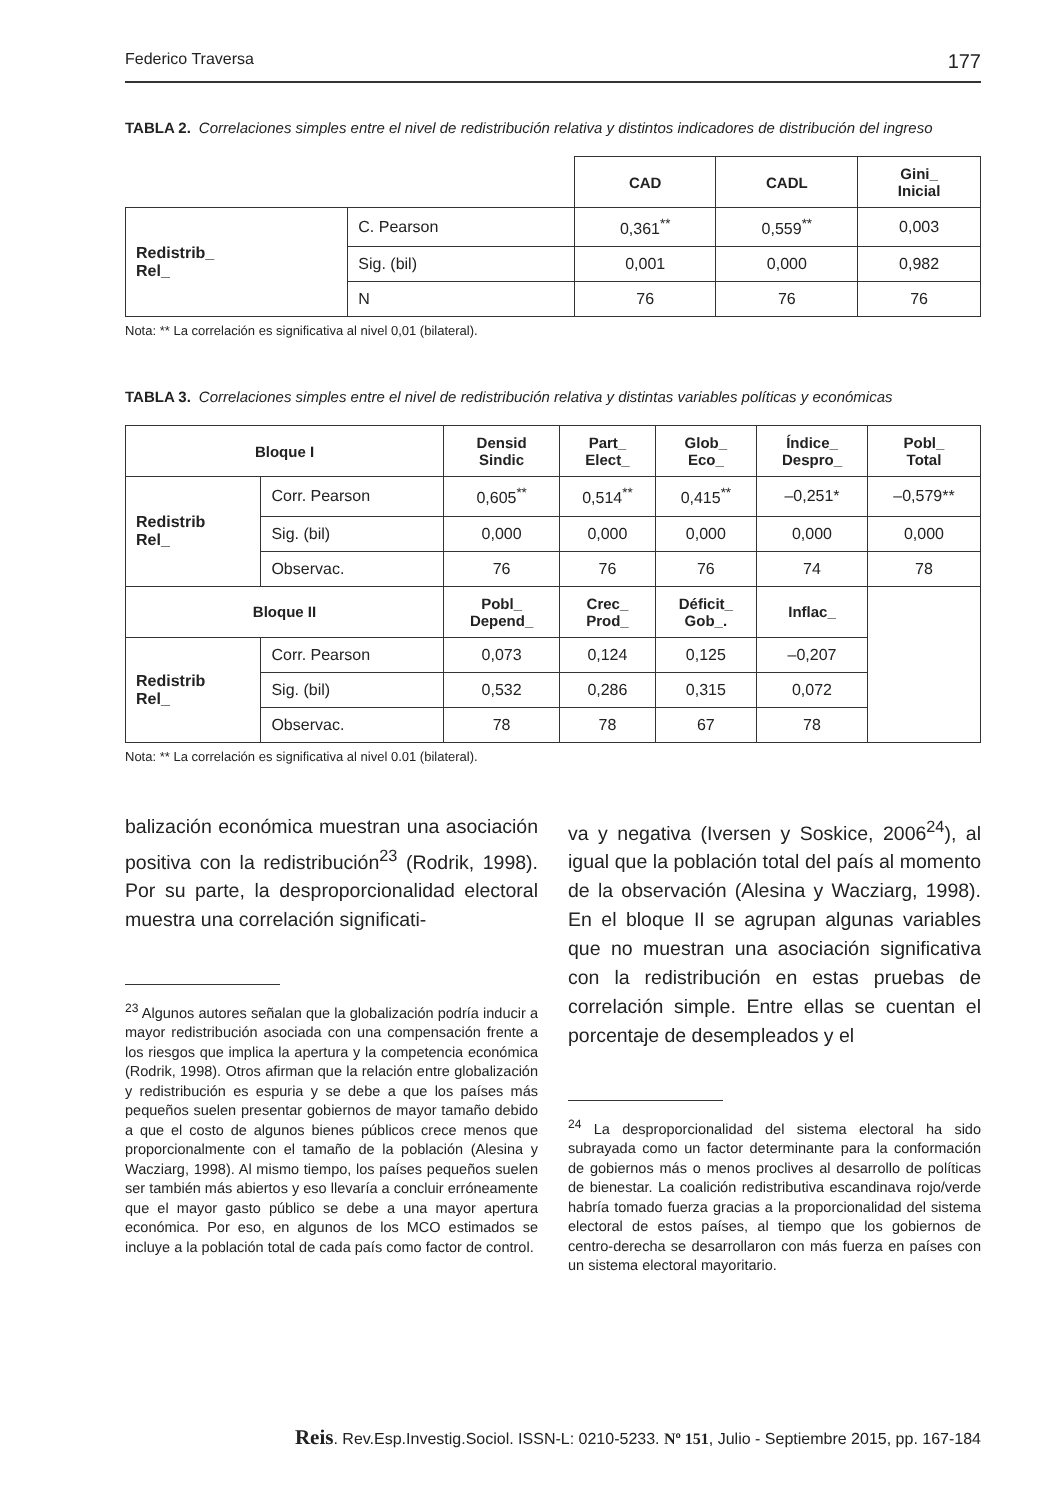Federico Traversa 177
TABLA 2. Correlaciones simples entre el nivel de redistribución relativa y distintos indicadores de distribución del ingreso
| | | CAD | CADL | Gini_ Inicial |
| Redistrib_ Rel_ | C. Pearson | 0,361<sup>**</sup> | 0,559<sup>**</sup> | 0,003 |
| | Sig. (bil) | 0,001 | 0,000 | 0,982 |
| | N | 76 | 76 | 76 |
Nota: ** La correlación es significativa al nivel 0,01 (bilateral).
TABLA 3. Correlaciones simples entre el nivel de redistribución relativa y distintas variables políticas y económicas
| Bloque I | | Densid Sindic | Part_ Elect_ | Glob_ Eco_ | Índice_ Despro_ | Pobl_ Total |
| --- | --- | --- | --- | --- | --- | --- |
| Redistrib Rel_ | Corr. Pearson | 0,605<sup>**</sup> | 0,514<sup>**</sup> | 0,415<sup>**</sup> | –0,251* | –0,579** |
| | Sig. (bil) | 0,000 | 0,000 | 0,000 | 0,000 | 0,000 |
| | Observac. | 76 | 76 | 76 | 74 | 78 |
| Bloque II | | Pobl_ Depend_ | Crec_ Prod_ | Déficit_ Gob_. | Inflac_ | |
| Redistrib Rel_ | Corr. Pearson | 0,073 | 0,124 | 0,125 | –0,207 | |
| | Sig. (bil) | 0,532 | 0,286 | 0,315 | 0,072 | |
| | Observac. | 78 | 78 | 67 | 78 | |
Nota: ** La correlación es significativa al nivel 0.01 (bilateral).
balización económica muestran una asociación positiva con la redistribución<sup>23</sup> (Rodrik, 1998). Por su parte, la desproporcionalidad electoral muestra una correlación significati-
<sup>23</sup> Algunos autores señalan que la globalización podría inducir a mayor redistribución asociada con una compensación frente a los riesgos que implica la apertura y la competencia económica (Rodrik, 1998). Otros afirman que la relación entre globalización y redistribución es espuria y se debe a que los países más pequeños suelen presentar gobiernos de mayor tamaño debido a que el costo de algunos bienes públicos crece menos que proporcionalmente con el tamaño de la población (Alesina y Wacziarg, 1998). Al mismo tiempo, los países pequeños suelen ser también más abiertos y eso llevaría a concluir erróneamente que el mayor gasto público se debe a una mayor apertura económica. Por eso, en algunos de los MCO estimados se incluye a la población total de cada país como factor de control.
va y negativa (Iversen y Soskice, 2006<sup>24</sup>), al igual que la población total del país al momento de la observación (Alesina y Wacziarg, 1998). En el bloque II se agrupan algunas variables que no muestran una asociación significativa con la redistribución en estas pruebas de correlación simple. Entre ellas se cuentan el porcentaje de desempleados y el
<sup>24</sup> La desproporcionalidad del sistema electoral ha sido subrayada como un factor determinante para la conformación de gobiernos más o menos proclives al desarrollo de políticas de bienestar. La coalición redistributiva escandinava rojo/verde habría tomado fuerza gracias a la proporcionalidad del sistema electoral de estos países, al tiempo que los gobiernos de centro-derecha se desarrollaron con más fuerza en países con un sistema electoral mayoritario.
Reis. Rev.Esp.Investig.Sociol. ISSN-L: 0210-5233. Nº 151, Julio - Septiembre 2015, pp. 167-184